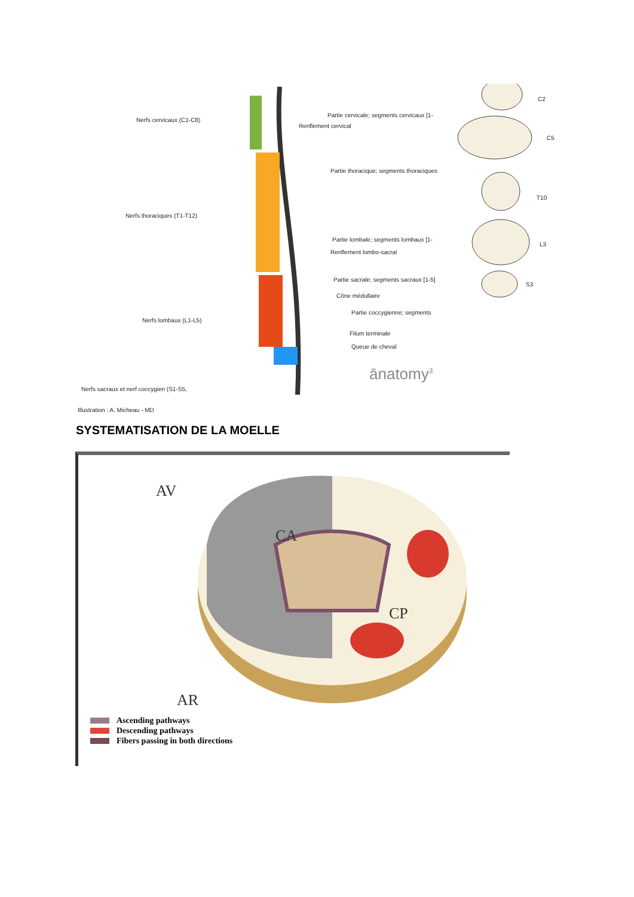Nerfs cervicaux (C1-C8)
Nerfs thoraciques (T1-T12)
Nerfs lombaux (L1-L5)
Nerfs sacraux et nerf coccygien (S1-S5,
Illustration : A. Micheau - MD
Partie cervicale; segments cervicaux [1-
Renflement cervical
Partie thoracique; segments thoraciques
Partie lombale; segments lombaux [1-
Renflement lombo-sacral
Partie sacrale; segments sacraux [1-5]
Cône médullaire
Partie coccygienne; segments
Filum terminale
Queue de cheval
C2
C5
T10
L3
S3
ānatomy<sup>3</sup>
SYSTEMATISATION DE LA MOELLE
AV
CA
CP
AR
Ascending pathways
Descending pathways
Fibers passing in both directions